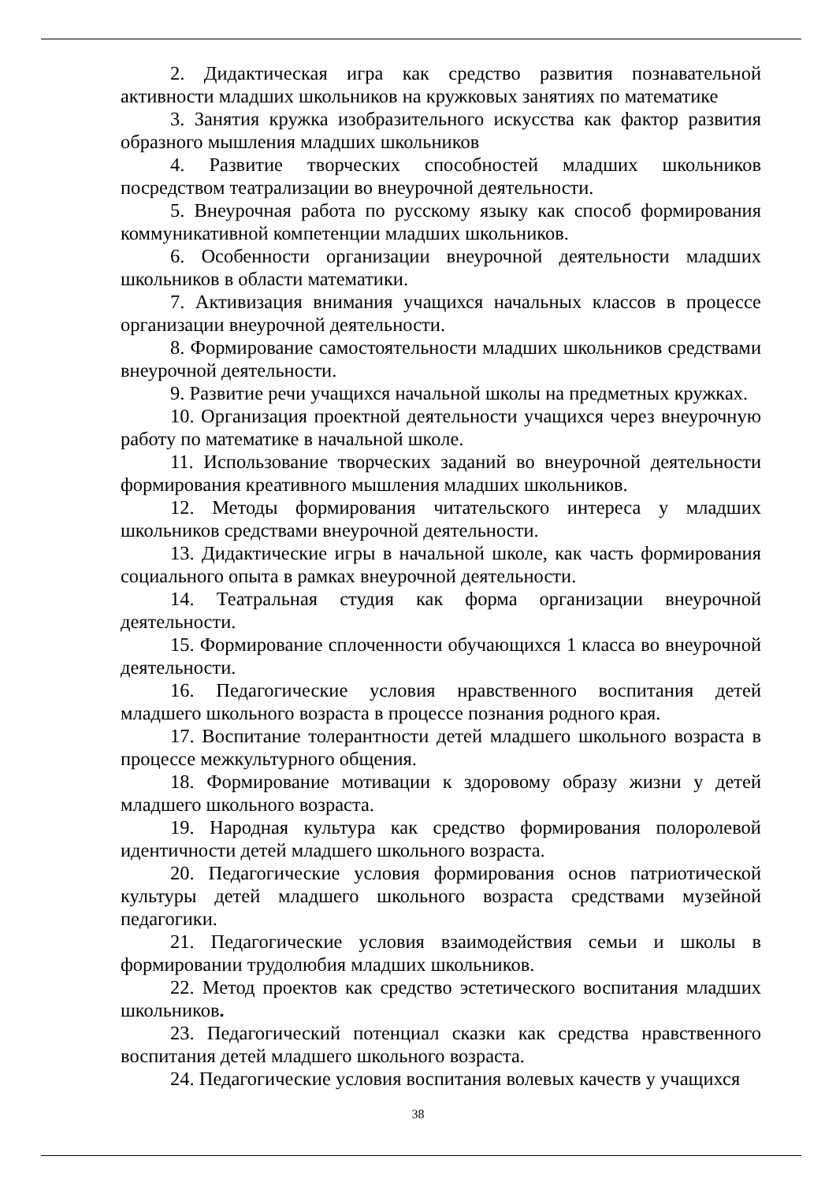2. Дидактическая игра как средство развития познавательной активности младших школьников на кружковых занятиях по математике
3. Занятия кружка изобразительного искусства как фактор развития образного мышления младших школьников
4. Развитие творческих способностей младших школьников посредством театрализации во внеурочной деятельности.
5. Внеурочная работа по русскому языку как способ формирования коммуникативной компетенции младших школьников.
6. Особенности организации внеурочной деятельности младших школьников в области математики.
7. Активизация внимания учащихся начальных классов в процессе организации внеурочной деятельности.
8. Формирование самостоятельности младших школьников средствами внеурочной деятельности.
9. Развитие речи учащихся начальной школы на предметных кружках.
10. Организация проектной деятельности учащихся через внеурочную работу по математике в начальной школе.
11. Использование творческих заданий во внеурочной деятельности формирования креативного мышления младших школьников.
12. Методы формирования читательского интереса у младших школьников средствами внеурочной деятельности.
13. Дидактические игры в начальной школе, как часть формирования социального опыта в рамках внеурочной деятельности.
14. Театральная студия как форма организации внеурочной деятельности.
15. Формирование сплоченности обучающихся 1 класса во внеурочной деятельности.
16. Педагогические условия нравственного воспитания детей младшего школьного возраста в процессе познания родного края.
17. Воспитание толерантности детей младшего школьного возраста в процессе межкультурного общения.
18. Формирование мотивации к здоровому образу жизни у детей младшего школьного возраста.
19. Народная культура как средство формирования полоролевой идентичности детей младшего школьного возраста.
20. Педагогические условия формирования основ патриотической культуры детей младшего школьного возраста средствами музейной педагогики.
21. Педагогические условия взаимодействия семьи и школы в формировании трудолюбия младших школьников.
22. Метод проектов как средство эстетического воспитания младших школьников.
23. Педагогический потенциал сказки как средства нравственного воспитания детей младшего школьного возраста.
24. Педагогические условия воспитания волевых качеств у учащихся
38